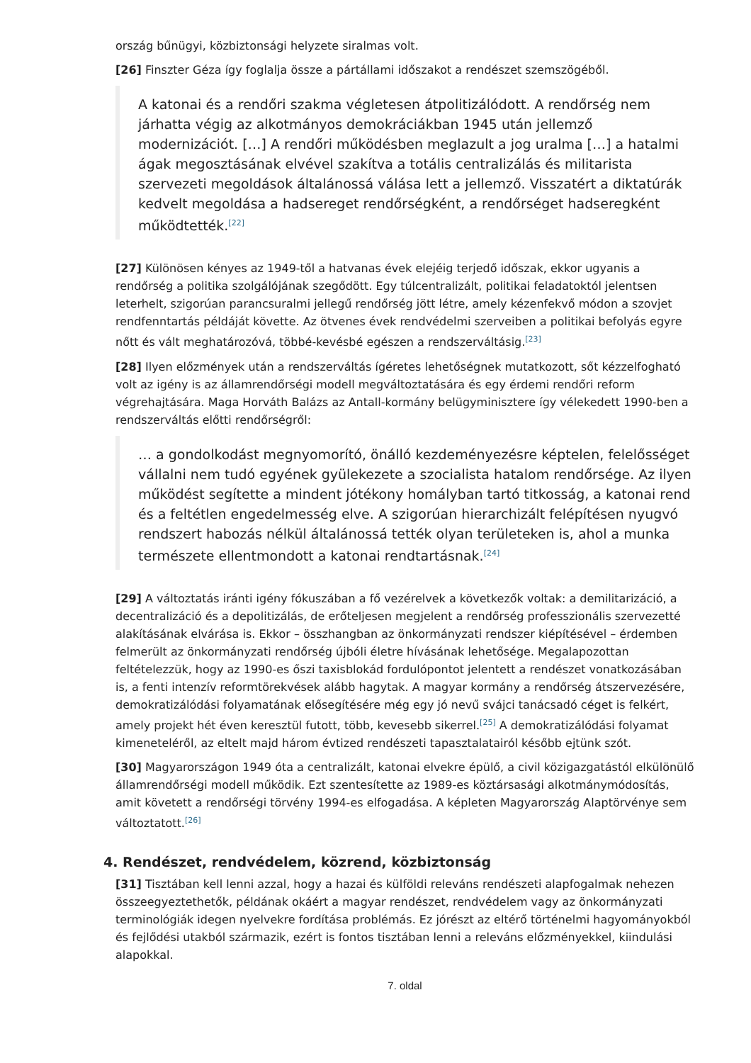ország bűnügyi, közbiztonsági helyzete siralmas volt.
[26] Finszter Géza így foglalja össze a pártállami időszakot a rendészet szemszögéből.
A katonai és a rendőri szakma végletesen átpolitizálódott. A rendőrség nem járhatta végig az alkotmányos demokráciákban 1945 után jellemző modernizációt. […] A rendőri működésben meglazult a jog uralma […] a hatalmi ágak megosztásának elvével szakítva a totális centralizálás és militarista szervezeti megoldások általánossá válása lett a jellemző. Visszatért a diktatúrák kedvelt megoldása a hadsereget rendőrségként, a rendőrséget hadseregként működtették.<sup>[22]</sup>
[27] Különösen kényes az 1949-től a hatvanas évek elejéig terjedő időszak, ekkor ugyanis a rendőrség a politika szolgálójának szegődött. Egy túlcentralizált, politikai feladatoktól jelentsen leterhelt, szigorúan parancsuralmi jellegű rendőrség jött létre, amely kézenfekvő módon a szovjet rendfenntartás példáját követte. Az ötvenes évek rendvédelmi szerveiben a politikai befolyás egyre nőtt és vált meghatározóvá, többé-kevésbé egészen a rendszerváltásig.<sup>[23]</sup>
[28] Ilyen előzmények után a rendszerváltás ígéretes lehetőségnek mutatkozott, sőt kézzelfogható volt az igény is az államrendőrségi modell megváltoztatására és egy érdemi rendőri reform végrehajtására. Maga Horváth Balázs az Antall-kormány belügyminisztere így vélekedett 1990-ben a rendszerváltás előtti rendőrségről:
… a gondolkodást megnyomorító, önálló kezdeményezésre képtelen, felelősséget vállalni nem tudó egyének gyülekezete a szocialista hatalom rendőrsége. Az ilyen működést segítette a mindent jótékony homályban tartó titkosság, a katonai rend és a feltétlen engedelmesség elve. A szigorúan hierarchizált felépítésen nyugvó rendszert habozás nélkül általánossá tették olyan területeken is, ahol a munka természete ellentmondott a katonai rendtartásnak.<sup>[24]</sup>
[29] A változtatás iránti igény fókuszában a fő vezérelvek a következők voltak: a demilitarizáció, a decentralizáció és a depolitizálás, de erőteljesen megjelent a rendőrség professzionális szervezetté alakításának elvárása is. Ekkor – összhangban az önkormányzati rendszer kiépítésével – érdemben felmerült az önkormányzati rendőrség újbóli életre hívásának lehetősége. Megalapozottan feltételezzük, hogy az 1990-es őszi taxisblokád fordulópontot jelentett a rendészet vonatkozásában is, a fenti intenzív reformtörekvések alább hagytak. A magyar kormány a rendőrség átszervezésére, demokratizálódási folyamatának elősegítésére még egy jó nevű svájci tanácsadó céget is felkért, amely projekt hét éven keresztül futott, több, kevesebb sikerrel.<sup>[25]</sup> A demokratizálódási folyamat kimeneteléről, az eltelt majd három évtized rendészeti tapasztalatairól később ejtünk szót.
[30] Magyarországon 1949 óta a centralizált, katonai elvekre épülő, a civil közigazgatástól elkülönülő államrendőrségi modell működik. Ezt szentesítette az 1989-es köztársasági alkotmánymódosítás, amit követett a rendőrségi törvény 1994-es elfogadása. A képleten Magyarország Alaptörvénye sem változtatott.<sup>[26]</sup>
4. Rendészet, rendvédelem, közrend, közbiztonság
[31] Tisztában kell lenni azzal, hogy a hazai és külföldi releváns rendészeti alapfogalmak nehezen összeegyeztethetők, példának okáért a magyar rendészet, rendvédelem vagy az önkormányzati terminológiák idegen nyelvekre fordítása problémás. Ez jórészt az eltérő történelmi hagyományokból és fejlődési utakból származik, ezért is fontos tisztában lenni a releváns előzményekkel, kiindulási alapokkal.
7. oldal